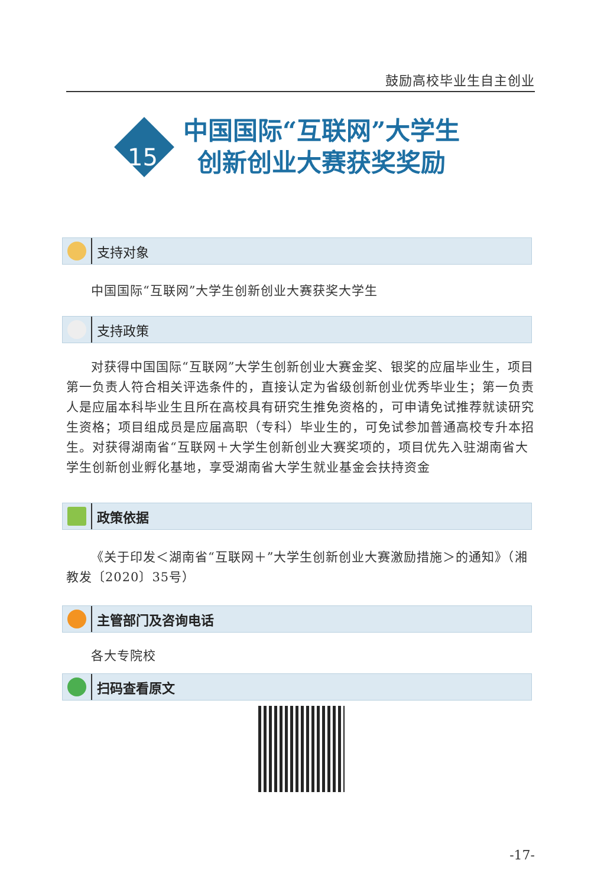鼓励高校毕业生自主创业
15
中国国际“互联网”大学生
创新创业大赛获奖奖励
支持对象
中国国际“互联网”大学生创新创业大赛获奖大学生
支持政策
对获得中国国际“互联网”大学生创新创业大赛金奖、银奖的应届毕业生，项目第一负责人符合相关评选条件的，直接认定为省级创新创业优秀毕业生；第一负责人是应届本科毕业生且所在高校具有研究生推免资格的，可申请免试推荐就读研究生资格；项目组成员是应届高职（专科）毕业生的，可免试参加普通高校专升本招生。对获得湖南省“互联网＋大学生创新创业大赛奖项的，项目优先入驻湖南省大学生创新创业孵化基地，享受湖南省大学生就业基金会扶持资金
政策依据
《关于印发＜湖南省“互联网＋”大学生创新创业大赛激励措施＞的通知》（湘教发〔2020〕35号）
主管部门及咨询电话
各大专院校
扫码查看原文
-17-